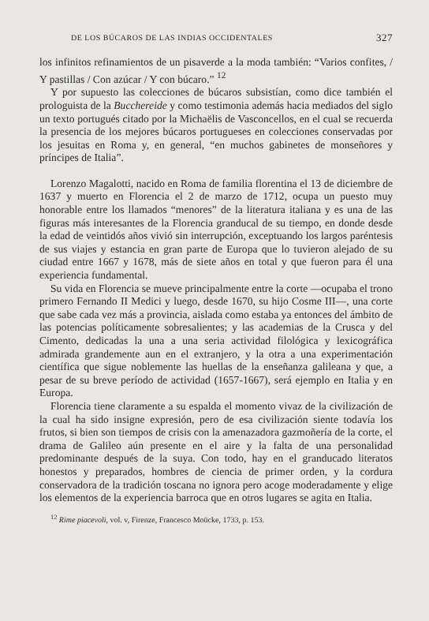DE LOS BÚCAROS DE LAS INDIAS OCCIDENTALES 327
los infinitos refinamientos de un pisaverde a la moda también: “Varios confites, / Y pastillas / Con azúcar / Y con búcaro.” <sup>12</sup>
Y por supuesto las colecciones de búcaros subsistían, como dice también el prologuista de la Bucchereide y como testimonia además hacia mediados del siglo un texto portugués citado por la Michaëlis de Vasconcellos, en el cual se recuerda la presencia de los mejores búcaros portugueses en colecciones conservadas por los jesuitas en Roma y, en general, “en muchos gabinetes de monseñores y príncipes de Italia”.
Lorenzo Magalotti, nacido en Roma de familia florentina el 13 de diciembre de 1637 y muerto en Florencia el 2 de marzo de 1712, ocupa un puesto muy honorable entre los llamados “menores” de la literatura italiana y es una de las figuras más interesantes de la Florencia granducal de su tiempo, en donde desde la edad de veintidós años vivió sin interrupción, exceptuando los largos paréntesis de sus viajes y estancia en gran parte de Europa que lo tuvieron alejado de su ciudad entre 1667 y 1678, más de siete años en total y que fueron para él una experiencia fundamental.
Su vida en Florencia se mueve principalmente entre la corte —ocupaba el trono primero Fernando II Medici y luego, desde 1670, su hijo Cosme III—, una corte que sabe cada vez más a provincia, aislada como estaba ya entonces del ámbito de las potencias políticamente sobresalientes; y las academias de la Crusca y del Cimento, dedicadas la una a una seria actividad filológica y lexicográfica admirada grandemente aun en el extranjero, y la otra a una experimentación científica que sigue noblemente las huellas de la enseñanza galileana y que, a pesar de su breve período de actividad (1657-1667), será ejemplo en Italia y en Europa.
Florencia tiene claramente a su espalda el momento vivaz de la civilización de la cual ha sido insigne expresión, pero de esa civilización siente todavía los frutos, si bien son tiempos de crisis con la amenazadora gazmoñería de la corte, el drama de Galileo aún presente en el aire y la falta de una personalidad predominante después de la suya. Con todo, hay en el granducado literatos honestos y preparados, hombres de ciencia de primer orden, y la cordura conservadora de la tradición toscana no ignora pero acoge moderadamente y elige los elementos de la experiencia barroca que en otros lugares se agita en Italia.
<sup>12</sup> Rime piacevoli, vol. v, Firenze, Francesco Moücke, 1733, p. 153.